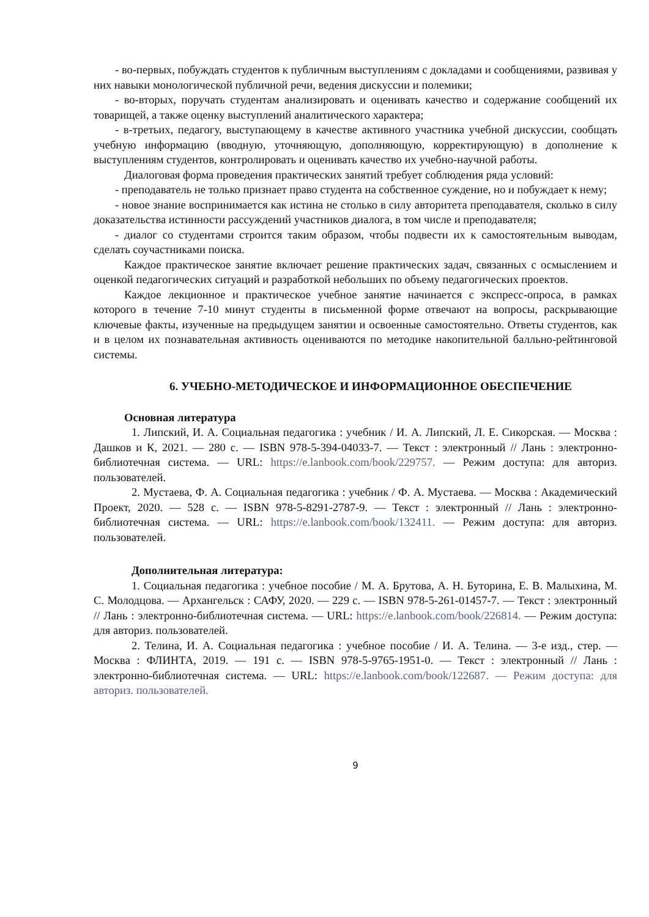- во-первых, побуждать студентов к публичным выступлениям с докладами и сообщениями, развивая у них навыки монологической публичной речи, ведения дискуссии и полемики;
- во-вторых, поручать студентам анализировать и оценивать качество и содержание сообщений их товарищей, а также оценку выступлений аналитического характера;
- в-третьих, педагогу, выступающему в качестве активного участника учебной дискуссии, сообщать учебную информацию (вводную, уточняющую, дополняющую, корректирующую) в дополнение к выступлениям студентов, контролировать и оценивать качество их учебно-научной работы.
Диалоговая форма проведения практических занятий требует соблюдения ряда условий:
- преподаватель не только признает право студента на собственное суждение, но и побуждает к нему;
- новое знание воспринимается как истина не столько в силу авторитета преподавателя, сколько в силу доказательства истинности рассуждений участников диалога, в том числе и преподавателя;
- диалог со студентами строится таким образом, чтобы подвести их к самостоятельным выводам, сделать соучастниками поиска.
Каждое практическое занятие включает решение практических задач, связанных с осмыслением и оценкой педагогических ситуаций и разработкой небольших по объему педагогических проектов.
Каждое лекционное и практическое учебное занятие начинается с экспресс-опроса, в рамках которого в течение 7-10 минут студенты в письменной форме отвечают на вопросы, раскрывающие ключевые факты, изученные на предыдущем занятии и освоенные самостоятельно. Ответы студентов, как и в целом их познавательная активность оцениваются по методике накопительной балльно-рейтинговой системы.
6. УЧЕБНО-МЕТОДИЧЕСКОЕ И ИНФОРМАЦИОННОЕ ОБЕСПЕЧЕНИЕ
Основная литература
1. Липский, И. А. Социальная педагогика : учебник / И. А. Липский, Л. Е. Сикорская. — Москва : Дашков и К, 2021. — 280 с. — ISBN 978-5-394-04033-7. — Текст : электронный // Лань : электронно-библиотечная система. — URL: https://e.lanbook.com/book/229757. — Режим доступа: для авториз. пользователей.
2. Мустаева, Ф. А. Социальная педагогика : учебник / Ф. А. Мустаева. — Москва : Академический Проект, 2020. — 528 с. — ISBN 978-5-8291-2787-9. — Текст : электронный // Лань : электронно-библиотечная система. — URL: https://e.lanbook.com/book/132411. — Режим доступа: для авториз. пользователей.
Дополнительная литература:
1. Социальная педагогика : учебное пособие / М. А. Брутова, А. Н. Буторина, Е. В. Малыхина, М. С. Молодцова. — Архангельск : САФУ, 2020. — 229 с. — ISBN 978-5-261-01457-7. — Текст : электронный // Лань : электронно-библиотечная система. — URL: https://e.lanbook.com/book/226814. — Режим доступа: для авториз. пользователей.
2. Телина, И. А. Социальная педагогика : учебное пособие / И. А. Телина. — 3-е изд., стер. — Москва : ФЛИНТА, 2019. — 191 с. — ISBN 978-5-9765-1951-0. — Текст : электронный // Лань : электронно-библиотечная система. — URL: https://e.lanbook.com/book/122687. — Режим доступа: для авториз. пользователей.
9